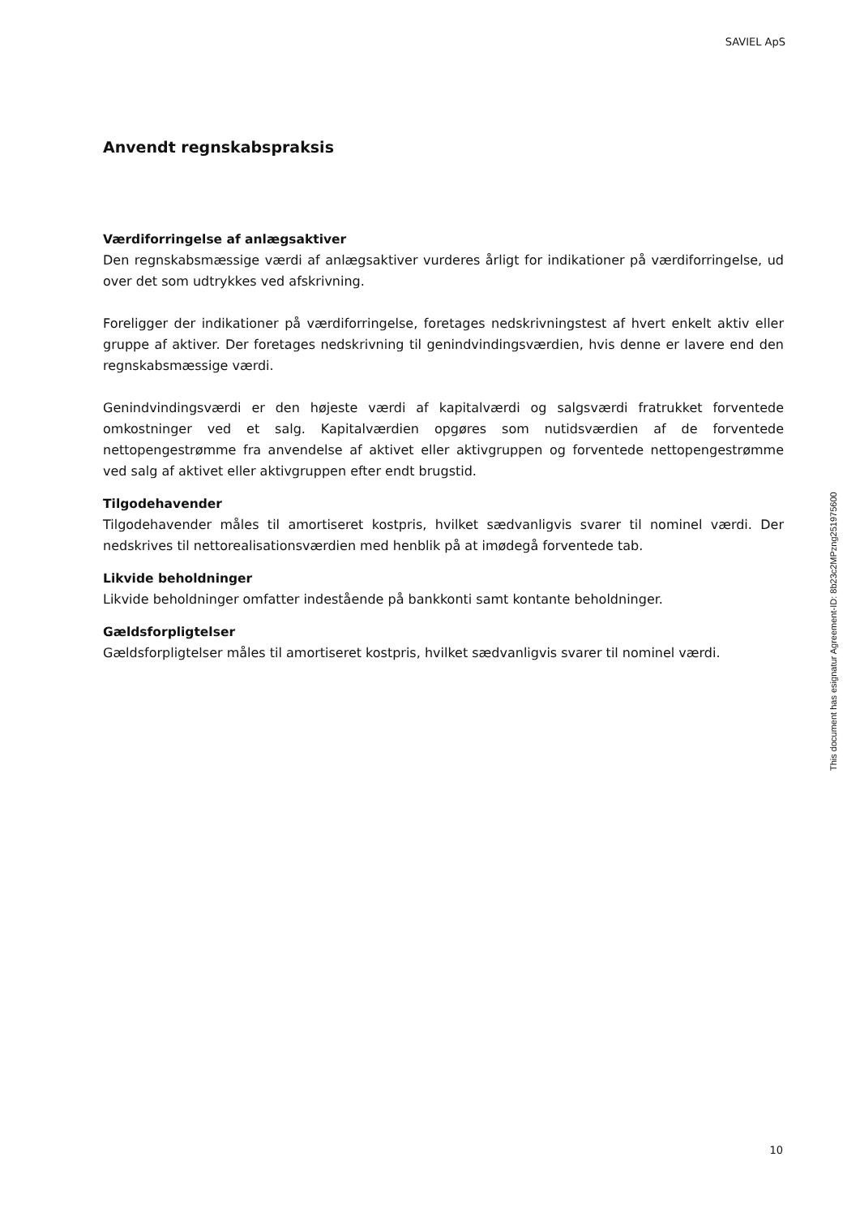SAVIEL ApS
Anvendt regnskabspraksis
Værdiforringelse af anlægsaktiver
Den regnskabsmæssige værdi af anlægsaktiver vurderes årligt for indikationer på værdiforringelse, ud over det som udtrykkes ved afskrivning.
Foreligger der indikationer på værdiforringelse, foretages nedskrivningstest af hvert enkelt aktiv eller gruppe af aktiver. Der foretages nedskrivning til genindvindingsværdien, hvis denne er lavere end den regnskabsmæssige værdi.
Genindvindingsværdi er den højeste værdi af kapitalværdi og salgsværdi fratrukket forventede omkostninger ved et salg. Kapitalværdien opgøres som nutidsværdien af de forventede nettopengestrømme fra anvendelse af aktivet eller aktivgruppen og forventede nettopengestrømme ved salg af aktivet eller aktivgruppen efter endt brugstid.
Tilgodehavender
Tilgodehavender måles til amortiseret kostpris, hvilket sædvanligvis svarer til nominel værdi. Der nedskrives til nettorealisationsværdien med henblik på at imødegå forventede tab.
Likvide beholdninger
Likvide beholdninger omfatter indestående på bankkonti samt kontante beholdninger.
Gældsforpligtelser
Gældsforpligtelser måles til amortiseret kostpris, hvilket sædvanligvis svarer til nominel værdi.
This document has esignatur Agreement-ID: 8b23c2MPzng251975600
10